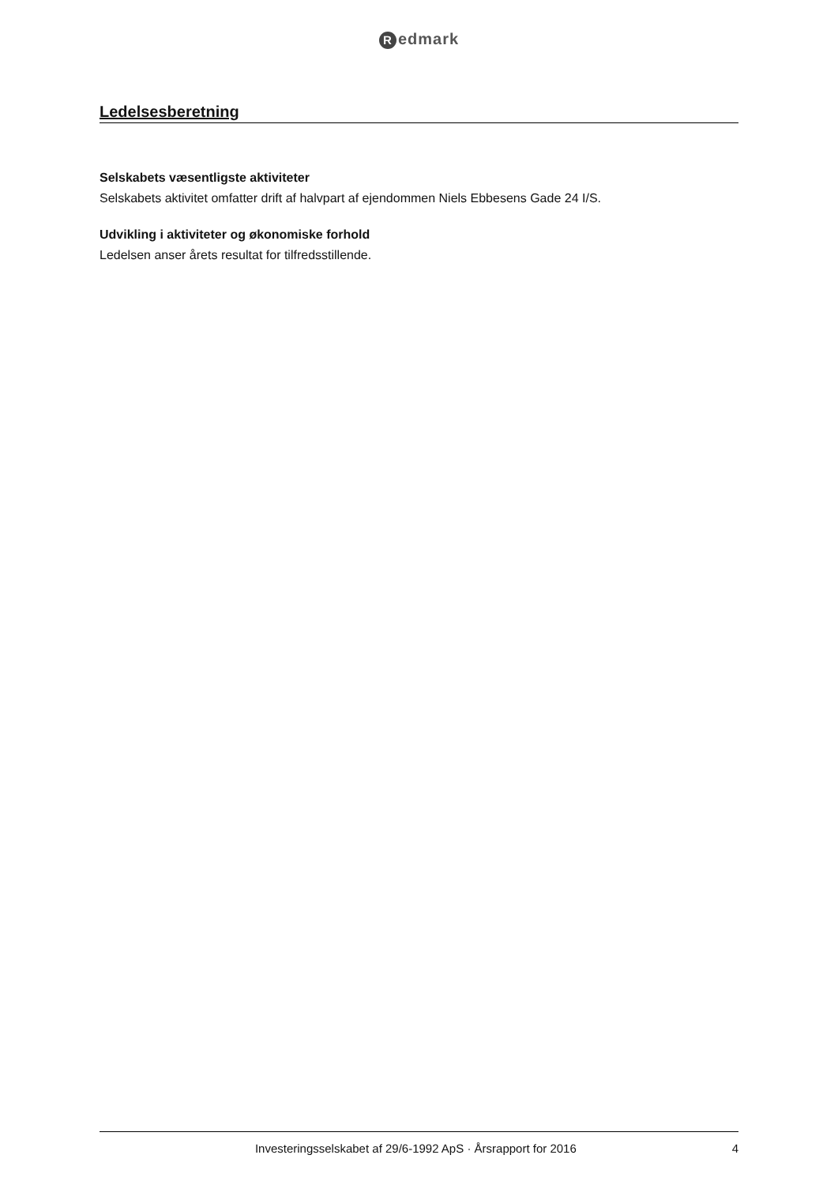Redmark
Ledelsesberetning
Selskabets væsentligste aktiviteter
Selskabets aktivitet omfatter drift af halvpart af ejendommen Niels Ebbesens Gade 24 I/S.
Udvikling i aktiviteter og økonomiske forhold
Ledelsen anser årets resultat for tilfredsstillende.
Investeringsselskabet af 29/6-1992 ApS · Årsrapport for 2016
4